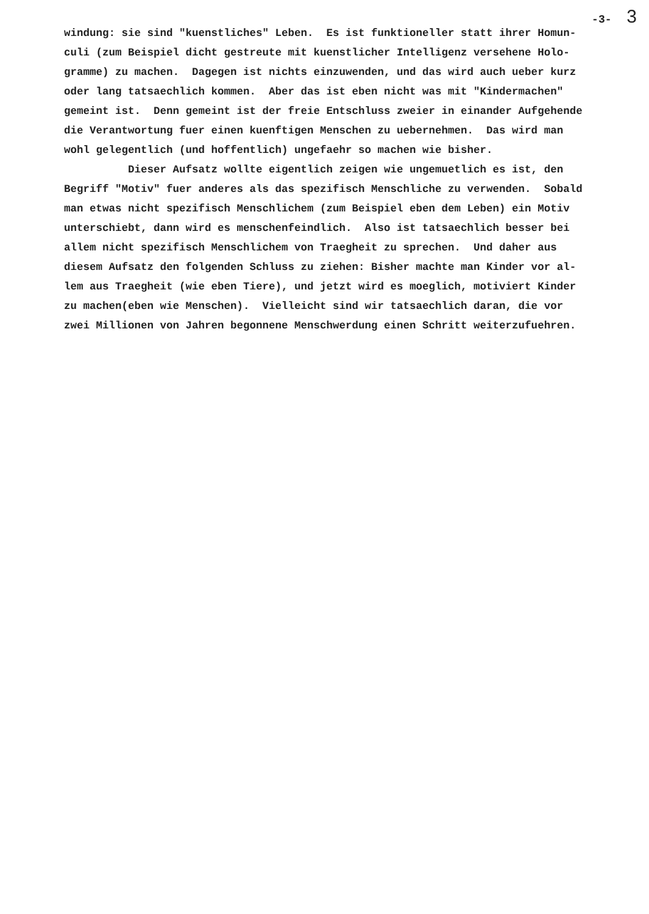-3- 3
windung: sie sind "kuenstliches" Leben. Es ist funktioneller statt ihrer Homun-
culi (zum Beispiel dicht gestreute mit kuenstlicher Intelligenz versehene Holo-
gramme) zu machen. Dagegen ist nichts einzuwenden, und das wird auch ueber kurz
oder lang tatsaechlich kommen. Aber das ist eben nicht was mit "Kindermachen"
gemeint ist. Denn gemeint ist der freie Entschluss zweier in einander Aufgehende
die Verantwortung fuer einen kuenftigen Menschen zu uebernehmen. Das wird man
wohl gelegentlich (und hoffentlich) ungefaehr so machen wie bisher.
Dieser Aufsatz wollte eigentlich zeigen wie ungemuetlich es ist, den
Begriff "Motiv" fuer anderes als das spezifisch Menschliche zu verwenden. Sobald
man etwas nicht spezifisch Menschlichem (zum Beispiel eben dem Leben) ein Motiv
unterschiebt, dann wird es menschenfeindlich. Also ist tatsaechlich besser bei
allem nicht spezifisch Menschlichem von Traegheit zu sprechen. Und daher aus
diesem Aufsatz den folgenden Schluss zu ziehen: Bisher machte man Kinder vor al-
lem aus Traegheit (wie eben Tiere), und jetzt wird es moeglich, motiviert Kinder
zu machen(eben wie Menschen). Vielleicht sind wir tatsaechlich daran, die vor
zwei Millionen von Jahren begonnene Menschwerdung einen Schritt weiterzufuehren.